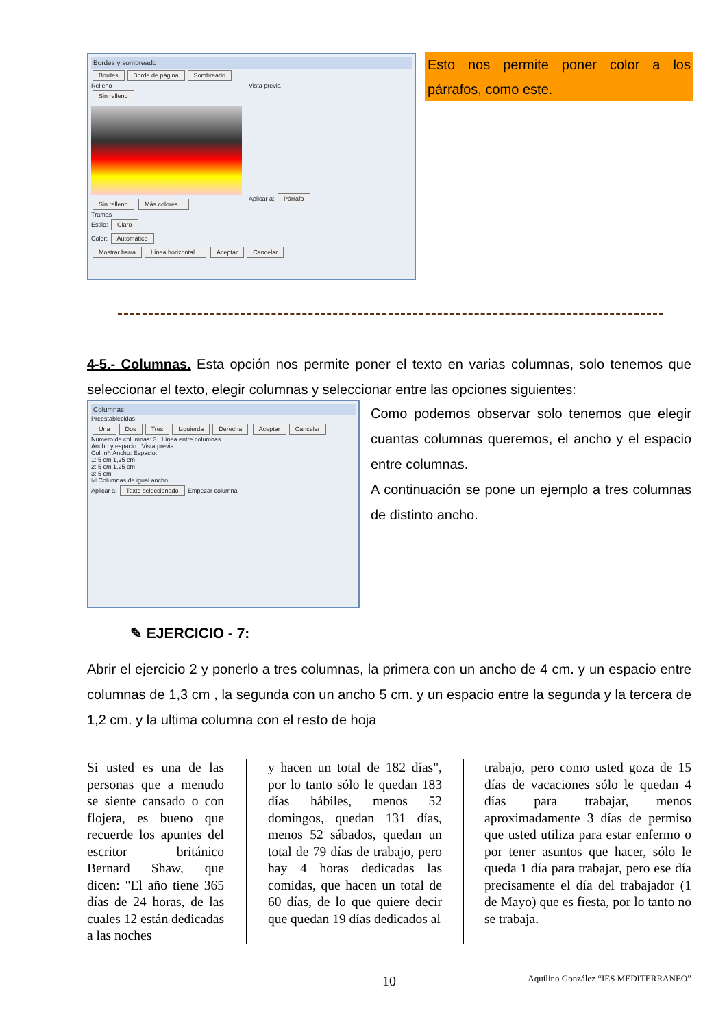Bordes y sombreado
Bordes Borde de página Sombreado
Relleno
Sin relleno Sin relleno Más colores...
Tramas
Estilo: Claro
Color: Automático
Vista previa
Aplicar a: Párrafo
Mostrar barra Línea horizontal... Aceptar Cancelar
Esto nos permite poner color a los párrafos, como este.
4-5.- Columnas. Esta opción nos permite poner el texto en varias columnas, solo tenemos que seleccionar el texto, elegir columnas y seleccionar entre las opciones siguientes:
Columnas
Preestablecidas
Una Dos Tres Izquierda Derecha Aceptar Cancelar
Número de columnas: 3 Línea entre columnas
Ancho y espacio Vista previa
Col. nº: Ancho: Espacio:
1: 5 cm 1,25 cm
2: 5 cm 1,25 cm
3: 5 cm
☑ Columnas de igual ancho
Aplicar a: Texto seleccionado Empezar columna
Como podemos observar solo tenemos que elegir cuantas columnas queremos, el ancho y el espacio entre columnas.
A continuación se pone un ejemplo a tres columnas de distinto ancho.
✎ EJERCICIO - 7:
Abrir el ejercicio 2 y ponerlo a tres columnas, la primera con un ancho de 4 cm. y un espacio entre columnas de 1,3 cm , la segunda con un ancho 5 cm. y un espacio entre la segunda y la tercera de 1,2 cm. y la ultima columna con el resto de hoja
Si usted es una de las personas que a menudo se siente cansado o con flojera, es bueno que recuerde los apuntes del escritor británico Bernard Shaw, que dicen: "El año tiene 365 días de 24 horas, de las cuales 12 están dedicadas a las noches
y hacen un total de 182 días", por lo tanto sólo le quedan 183 días hábiles, menos 52 domingos, quedan 131 días, menos 52 sábados, quedan un total de 79 días de trabajo, pero hay 4 horas dedicadas las comidas, que hacen un total de 60 días, de lo que quiere decir que quedan 19 días dedicados al
trabajo, pero como usted goza de 15 días de vacaciones sólo le quedan 4 días para trabajar, menos aproximadamente 3 días de permiso que usted utiliza para estar enfermo o por tener asuntos que hacer, sólo le queda 1 día para trabajar, pero ese día precisamente el día del trabajador (1 de Mayo) que es fiesta, por lo tanto no se trabaja.
10 Aquilino González “IES MEDITERRANEO”